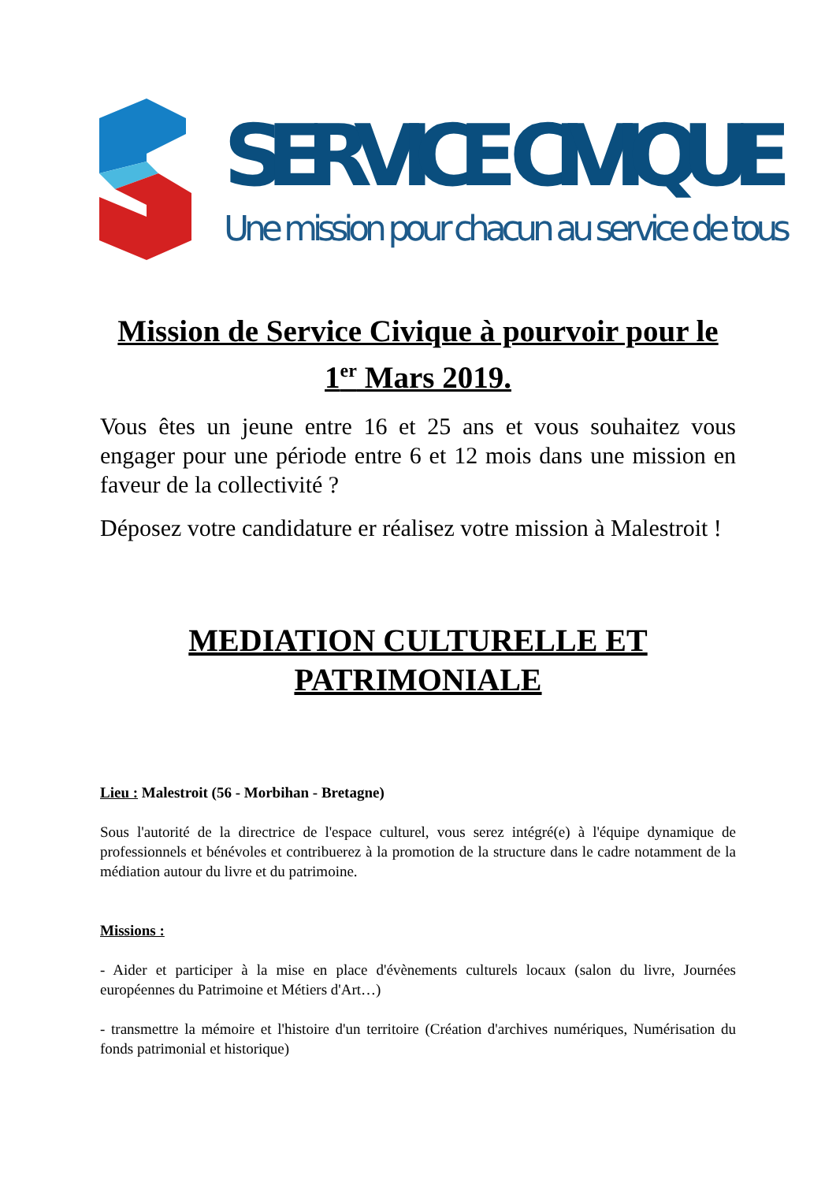SERVICE CIVIQUE
Une mission pour chacun au service de tous
Mission de Service Civique à pourvoir pour le 1<sup>er</sup> Mars 2019.
Vous êtes un jeune entre 16 et 25 ans et vous souhaitez vous engager pour une période entre 6 et 12 mois dans une mission en faveur de la collectivité ?
Déposez votre candidature er réalisez votre mission à Malestroit !
MEDIATION CULTURELLE ET PATRIMONIALE
Lieu : Malestroit (56 - Morbihan - Bretagne)
Sous l'autorité de la directrice de l'espace culturel, vous serez intégré(e) à l'équipe dynamique de professionnels et bénévoles et contribuerez à la promotion de la structure dans le cadre notamment de la médiation autour du livre et du patrimoine.
Missions :
- Aider et participer à la mise en place d'évènements culturels locaux (salon du livre, Journées européennes du Patrimoine et Métiers d'Art…)
- transmettre la mémoire et l'histoire d'un territoire (Création d'archives numériques, Numérisation du fonds patrimonial et historique)